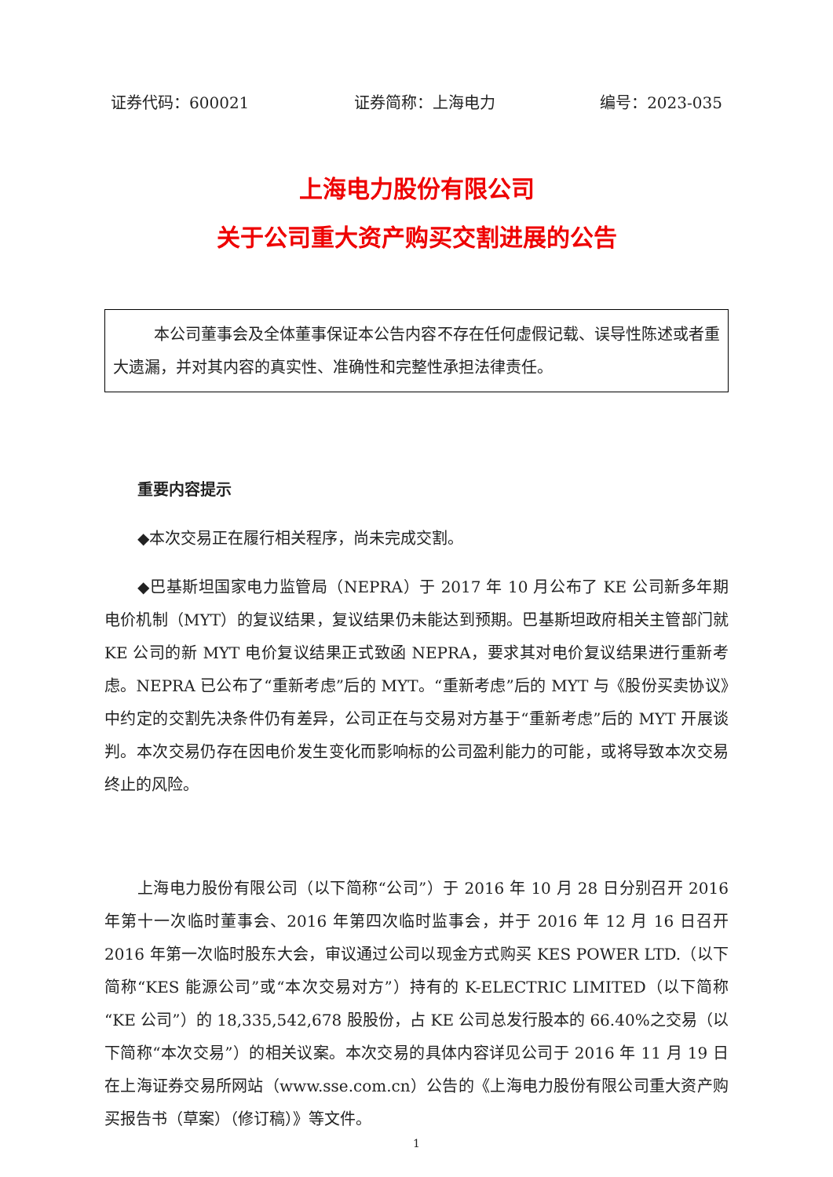证券代码：600021 证券简称：上海电力 编号：2023-035
上海电力股份有限公司
关于公司重大资产购买交割进展的公告
本公司董事会及全体董事保证本公告内容不存在任何虚假记载、误导性陈述或者重大遗漏，并对其内容的真实性、准确性和完整性承担法律责任。
重要内容提示
◆本次交易正在履行相关程序，尚未完成交割。
◆巴基斯坦国家电力监管局（NEPRA）于 2017 年 10 月公布了 KE 公司新多年期电价机制（MYT）的复议结果，复议结果仍未能达到预期。巴基斯坦政府相关主管部门就 KE 公司的新 MYT 电价复议结果正式致函 NEPRA，要求其对电价复议结果进行重新考虑。NEPRA 已公布了“重新考虑”后的 MYT。“重新考虑”后的 MYT 与《股份买卖协议》中约定的交割先决条件仍有差异，公司正在与交易对方基于“重新考虑”后的 MYT 开展谈判。本次交易仍存在因电价发生变化而影响标的公司盈利能力的可能，或将导致本次交易终止的风险。
上海电力股份有限公司（以下简称“公司”）于 2016 年 10 月 28 日分别召开 2016 年第十一次临时董事会、2016 年第四次临时监事会，并于 2016 年 12 月 16 日召开 2016 年第一次临时股东大会，审议通过公司以现金方式购买 KES POWER LTD.（以下简称“KES 能源公司”或“本次交易对方”）持有的 K-ELECTRIC LIMITED（以下简称“KE 公司”）的 18,335,542,678 股股份，占 KE 公司总发行股本的 66.40%之交易（以下简称“本次交易”）的相关议案。本次交易的具体内容详见公司于 2016 年 11 月 19 日在上海证券交易所网站（www.sse.com.cn）公告的《上海电力股份有限公司重大资产购买报告书（草案）（修订稿）》等文件。
1